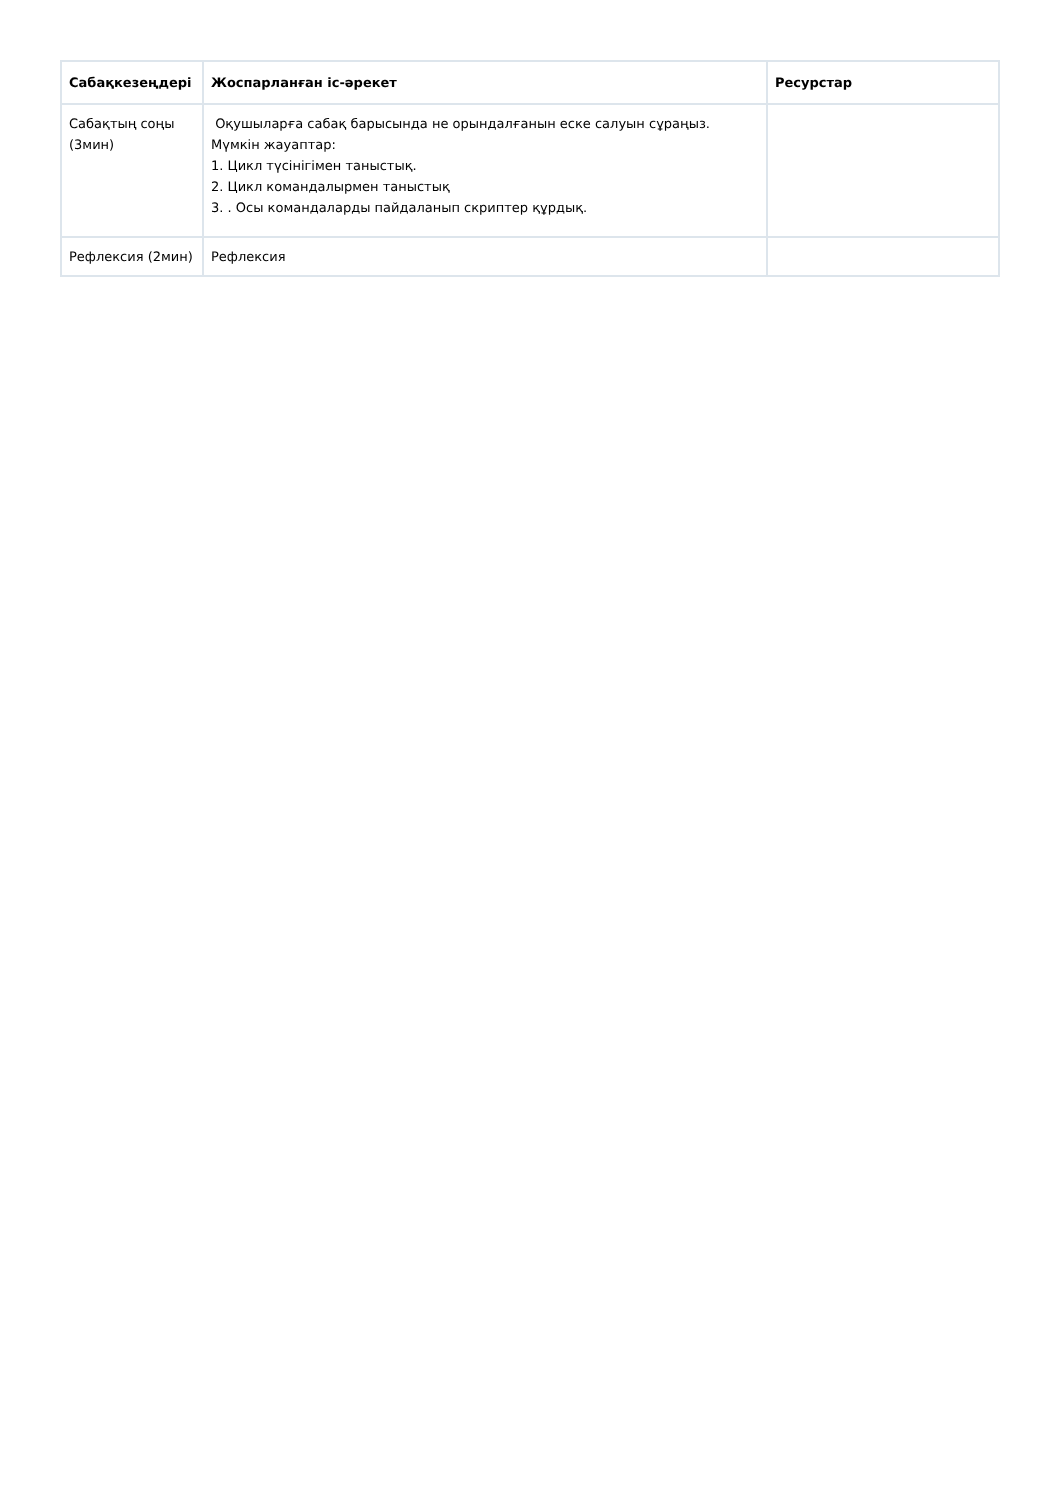| Сабақкезеңдері | Жоспарланған іс-әрекет | Ресурстар |
| --- | --- | --- |
| Сабақтың соңы (3мин) | Оқушыларға сабақ барысында не орындалғанын еске салуын сұраңыз. Мүмкін жауаптар: 1. Цикл түсінігімен таныстық. 2. Цикл командалырмен таныстық 3. . Осы командаларды пайдаланып скриптер құрдық. | |
| Рефлексия (2мин) | Рефлексия | |